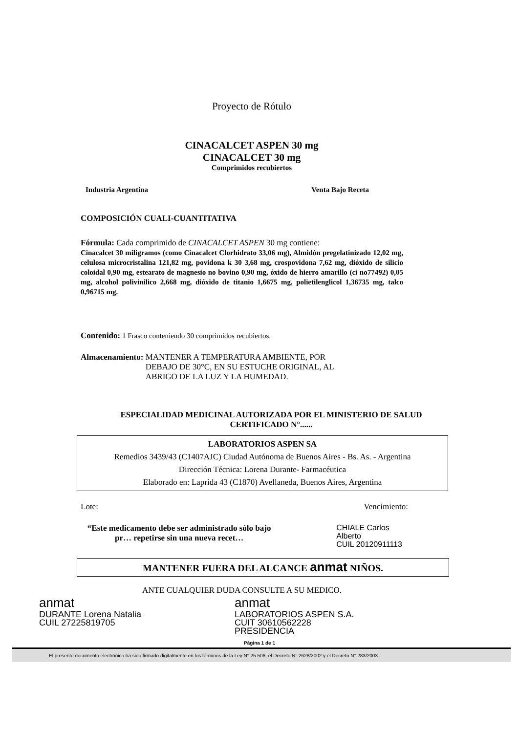Proyecto de Rótulo
CINACALCET ASPEN 30 mg
CINACALCET 30 mg
Comprimidos recubiertos
Industria Argentina Venta Bajo Receta
COMPOSICIÓN CUALI-CUANTITATIVA
Fórmula: Cada comprimido de CINACALCET ASPEN 30 mg contiene:
Cinacalcet 30 miligramos (como Cinacalcet Clorhidrato 33,06 mg), Almidón pregelatinizado 12,02 mg, celulosa microcristalina 121,82 mg, povidona k 30 3,68 mg, crospovidona 7,62 mg, dióxido de silicio coloidal 0,90 mg, estearato de magnesio no bovino 0,90 mg, óxido de hierro amarillo (ci no77492) 0,05 mg, alcohol polivinilico 2,668 mg, dióxido de titanio 1,6675 mg, polietilenglicol 1,36735 mg, talco 0,96715 mg.
Contenido: 1 Frasco conteniendo 30 comprimidos recubiertos.
Almacenamiento: MANTENER A TEMPERATURA AMBIENTE, POR
DEBAJO DE 30°C, EN SU ESTUCHE ORIGINAL, AL
ABRIGO DE LA LUZ Y LA HUMEDAD.
ESPECIALIDAD MEDICINAL AUTORIZADA POR EL MINISTERIO DE SALUD
CERTIFICADO N°......
LABORATORIOS ASPEN SA
Remedios 3439/43 (C1407AJC) Ciudad Autónoma de Buenos Aires - Bs. As. - Argentina
Dirección Técnica: Lorena Durante- Farmacéutica
Elaborado en: Laprida 43 (C1870) Avellaneda, Buenos Aires, Argentina
Lote: Vencimiento:
“Este medicamento debe ser administrado sólo bajo pr… repetirse sin una nueva recet…
CHIALE Carlos Alberto
CUIL 20120911113
MANTENER FUERA DEL ALCANCE anmat NIÑOS.
ANTE CUALQUIER DUDA CONSULTE A SU MEDICO.
anmat
DURANTE Lorena Natalia
CUIL 27225819705
anmat
LABORATORIOS ASPEN S.A.
CUIT 30610562228
PRESIDENCIA
Página 1 de 1
El presente documento electrónico ha sido firmado digitalmente en los términos de la Ley N° 25.506, el Decreto N° 2628/2002 y el Decreto N° 283/2003.-